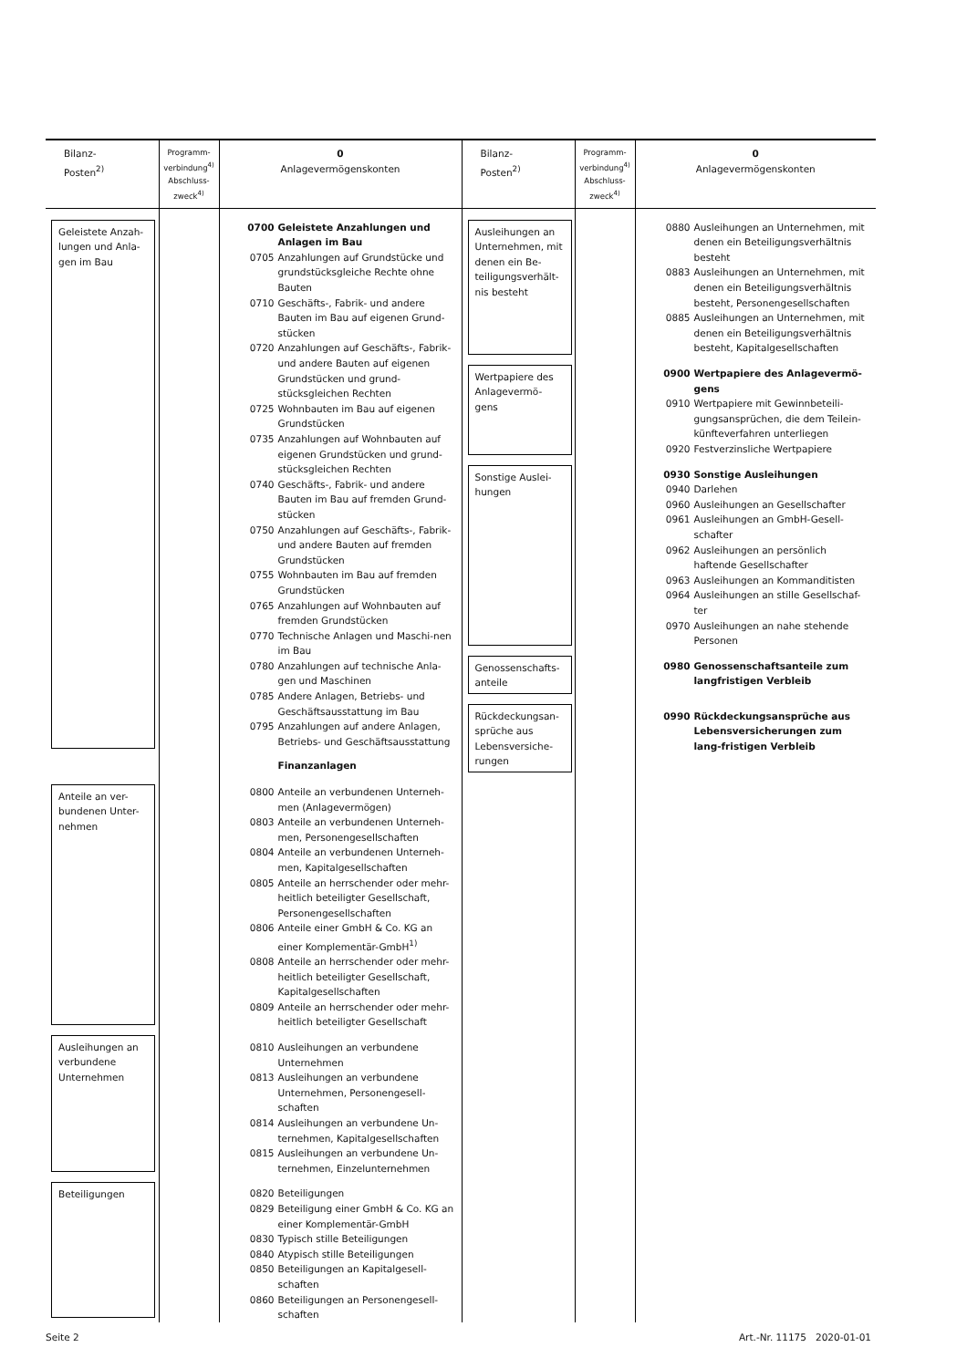| Bilanz- Posten<sup>2)</sup> | Programm- verbindung<sup>4)</sup> Abschluss- zweck<sup>4)</sup> | 0 Anlagevermögenskonten | Bilanz- Posten<sup>2)</sup> | Programm- verbindung<sup>4)</sup> Abschluss- zweck<sup>4)</sup> | 0 Anlagevermögenskonten |
| --- | --- | --- | --- | --- | --- |
| Geleistete Anzah-lungen und Anla-gen im Bau Anteile an ver-bundenen Unter-nehmen Ausleihungen an verbundene Unternehmen Beteiligungen | | 0700 Geleistete Anzahlungen und Anlagen im Bau 0705 Anzahlungen auf Grundstücke und grundstücksgleiche Rechte ohne Bauten 0710 Geschäfts-, Fabrik- und andere Bauten im Bau auf eigenen Grund-stücken 0720 Anzahlungen auf Geschäfts-, Fabrik- und andere Bauten auf eigenen Grundstücken und grund-stücksgleichen Rechten 0725 Wohnbauten im Bau auf eigenen Grundstücken 0735 Anzahlungen auf Wohnbauten auf eigenen Grundstücken und grund-stücksgleichen Rechten 0740 Geschäfts-, Fabrik- und andere Bauten im Bau auf fremden Grund-stücken 0750 Anzahlungen auf Geschäfts-, Fabrik- und andere Bauten auf fremden Grundstücken 0755 Wohnbauten im Bau auf fremden Grundstücken 0765 Anzahlungen auf Wohnbauten auf fremden Grundstücken 0770 Technische Anlagen und Maschi-nen im Bau 0780 Anzahlungen auf technische Anla-gen und Maschinen 0785 Andere Anlagen, Betriebs- und Geschäftsausstattung im Bau 0795 Anzahlungen auf andere Anlagen, Betriebs- und Geschäftsausstattung Finanzanlagen 0800 Anteile an verbundenen Unterneh-men (Anlagevermögen) 0803 Anteile an verbundenen Unterneh-men, Personengesellschaften 0804 Anteile an verbundenen Unterneh-men, Kapitalgesellschaften 0805 Anteile an herrschender oder mehr-heitlich beteiligter Gesellschaft, Personengesellschaften 0806 Anteile einer GmbH & Co. KG an einer Komplementär-GmbH<sup>1)</sup> 0808 Anteile an herrschender oder mehr-heitlich beteiligter Gesellschaft, Kapitalgesellschaften 0809 Anteile an herrschender oder mehr-heitlich beteiligter Gesellschaft 0810 Ausleihungen an verbundene Unternehmen 0813 Ausleihungen an verbundene Unternehmen, Personengesell-schaften 0814 Ausleihungen an verbundene Un-ternehmen, Kapitalgesellschaften 0815 Ausleihungen an verbundene Un-ternehmen, Einzelunternehmen 0820 Beteiligungen 0829 Beteiligung einer GmbH & Co. KG an einer Komplementär-GmbH 0830 Typisch stille Beteiligungen 0840 Atypisch stille Beteiligungen 0850 Beteiligungen an Kapitalgesell-schaften 0860 Beteiligungen an Personengesell-schaften | Ausleihungen an Unternehmen, mit denen ein Be-teiligungsverhält-nis besteht Wertpapiere des Anlagevermö-gens Sonstige Auslei-hungen Genossenschafts-anteile Rückdeckungsan-sprüche aus Lebensversiche-rungen | | 0880 Ausleihungen an Unternehmen, mit denen ein Beteiligungsverhältnis besteht 0883 Ausleihungen an Unternehmen, mit denen ein Beteiligungsverhältnis besteht, Personengesellschaften 0885 Ausleihungen an Unternehmen, mit denen ein Beteiligungsverhältnis besteht, Kapitalgesellschaften 0900 Wertpapiere des Anlagevermö-gens 0910 Wertpapiere mit Gewinnbeteili-gungsansprüchen, die dem Teilein-künfteverfahren unterliegen 0920 Festverzinsliche Wertpapiere 0930 Sonstige Ausleihungen 0940 Darlehen 0960 Ausleihungen an Gesellschafter 0961 Ausleihungen an GmbH-Gesell-schafter 0962 Ausleihungen an persönlich haftende Gesellschafter 0963 Ausleihungen an Kommanditisten 0964 Ausleihungen an stille Gesellschaf-ter 0970 Ausleihungen an nahe stehende Personen 0980 Genossenschaftsanteile zum langfristigen Verbleib 0990 Rückdeckungsansprüche aus Lebensversicherungen zum lang-fristigen Verbleib |
Seite 2 Art.-Nr. 11175 2020-01-01